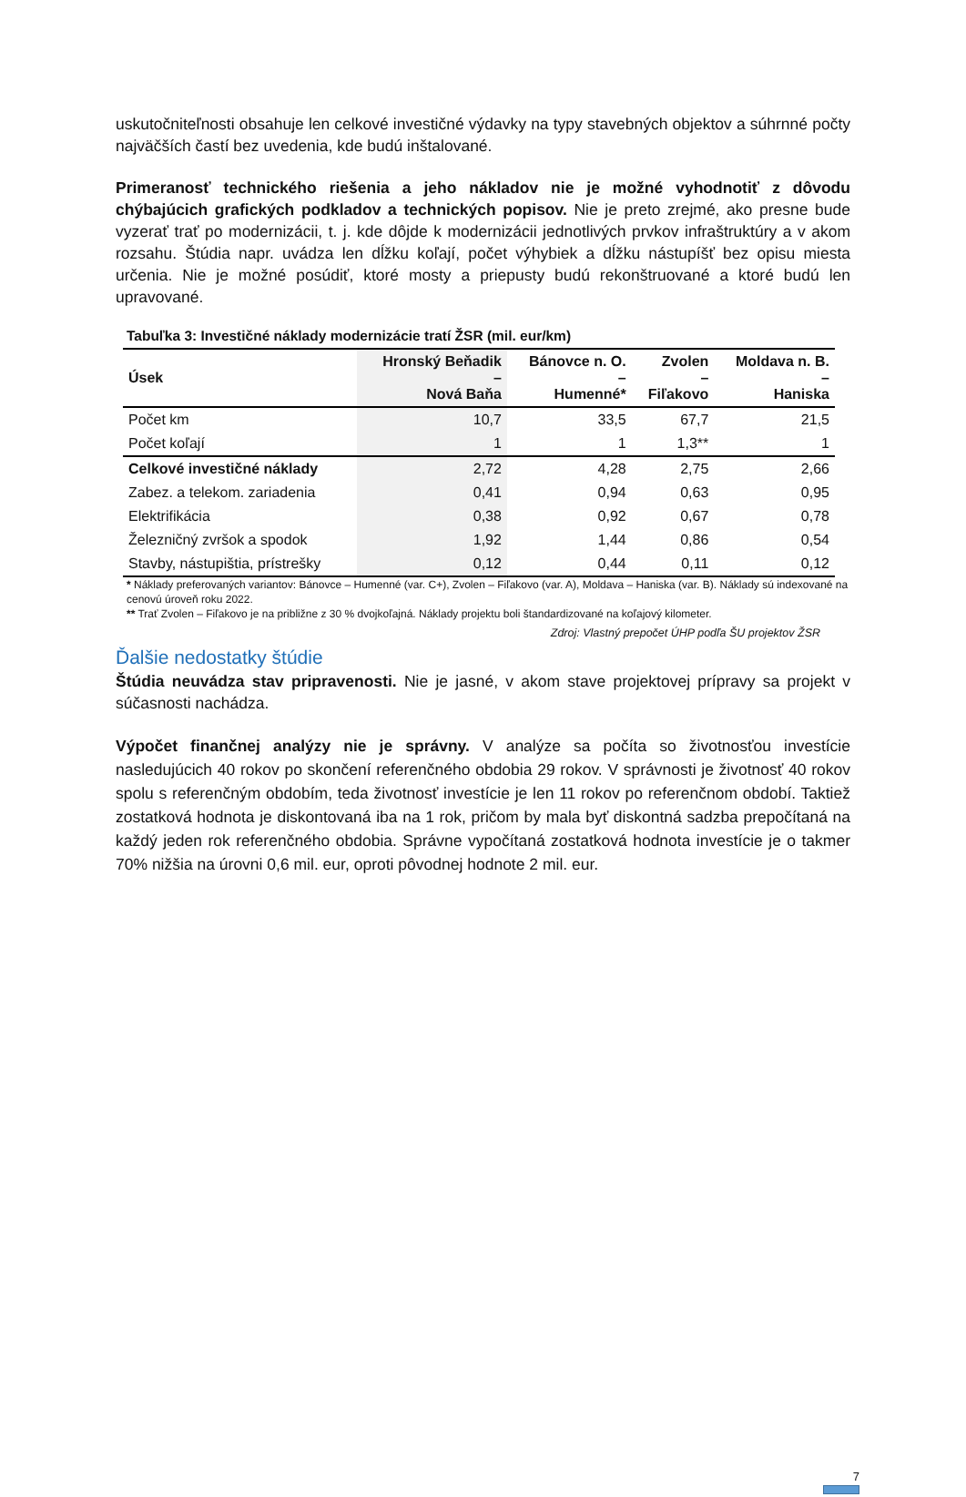uskutočniteľnosti obsahuje len celkové investičné výdavky na typy stavebných objektov a súhrnné počty najväčších častí bez uvedenia, kde budú inštalované.
Primeranosť technického riešenia a jeho nákladov nie je možné vyhodnotiť z dôvodu chýbajúcich grafických podkladov a technických popisov. Nie je preto zrejmé, ako presne bude vyzerať trať po modernizácii, t. j. kde dôjde k modernizácii jednotlivých prvkov infraštruktúry a v akom rozsahu. Štúdia napr. uvádza len dĺžku koľají, počet výhybiek a dĺžku nástupíšť bez opisu miesta určenia. Nie je možné posúdiť, ktoré mosty a priepusty budú rekonštruované a ktoré budú len upravované.
Tabuľka 3: Investičné náklady modernizácie tratí ŽSR (mil. eur/km)
| Úsek | Hronský Beňadik – Nová Baňa | Bánovce n. O. – Humenné* | Zvolen – Fiľakovo | Moldava n. B. – Haniska |
| --- | --- | --- | --- | --- |
| Počet km | 10,7 | 33,5 | 67,7 | 21,5 |
| Počet koľají | 1 | 1 | 1,3** | 1 |
| Celkové investičné náklady | 2,72 | 4,28 | 2,75 | 2,66 |
| Zabez. a telekom. zariadenia | 0,41 | 0,94 | 0,63 | 0,95 |
| Elektrifikácia | 0,38 | 0,92 | 0,67 | 0,78 |
| Železničný zvršok a spodok | 1,92 | 1,44 | 0,86 | 0,54 |
| Stavby, nástupištia, prístrešky | 0,12 | 0,44 | 0,11 | 0,12 |
* Náklady preferovaných variantov: Bánovce – Humenné (var. C+), Zvolen – Fiľakovo (var. A), Moldava – Haniska (var. B). Náklady sú indexované na cenovú úroveň roku 2022.
** Trať Zvolen – Fiľakovo je na približne z 30 % dvojkoľajná. Náklady projektu boli štandardizované na koľajový kilometer.
Zdroj: Vlastný prepočet ÚHP podľa ŠU projektov ŽSR
Ďalšie nedostatky štúdie
Štúdia neuvádza stav pripravenosti. Nie je jasné, v akom stave projektovej prípravy sa projekt v súčasnosti nachádza.
Výpočet finančnej analýzy nie je správny. V analýze sa počíta so životnosťou investície nasledujúcich 40 rokov po skončení referenčného obdobia 29 rokov. V správnosti je životnosť 40 rokov spolu s referenčným obdobím, teda životnosť investície je len 11 rokov po referenčnom období. Taktiež zostatková hodnota je diskontovaná iba na 1 rok, pričom by mala byť diskontná sadzba prepočítaná na každý jeden rok referenčného obdobia. Správne vypočítaná zostatková hodnota investície je o takmer 70% nižšia na úrovni 0,6 mil. eur, oproti pôvodnej hodnote 2 mil. eur.
7